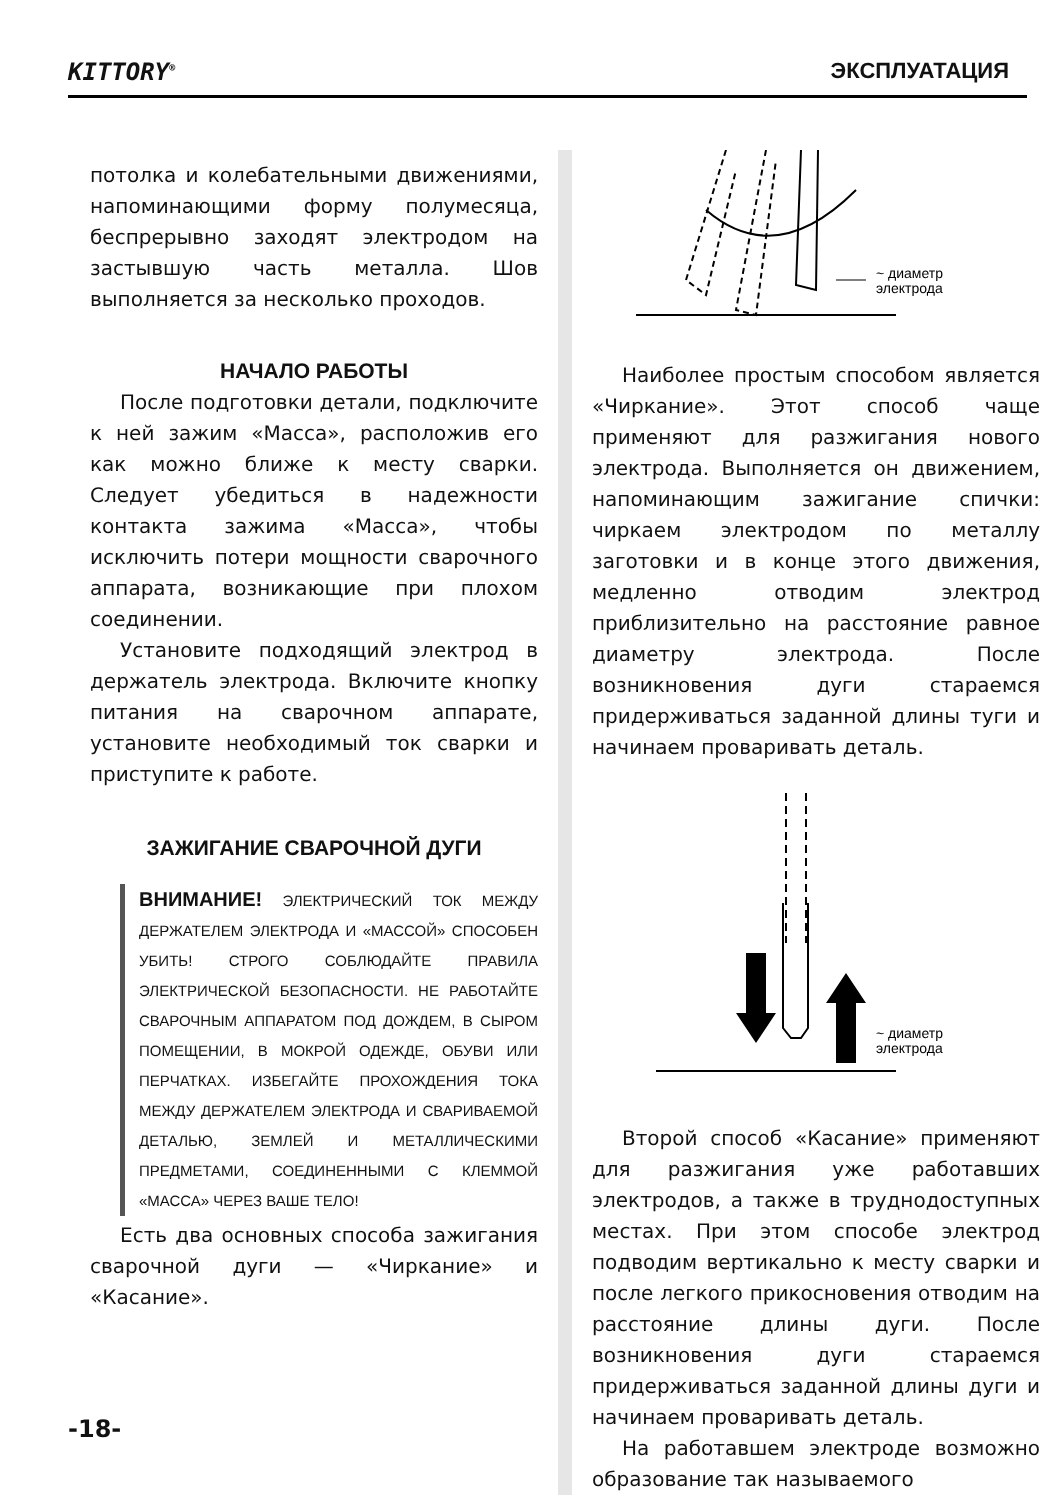KITTORY<sup>®</sup> ЭКСПЛУАТАЦИЯ
потолка и колебательными движениями, напоминающими форму полумесяца, беспрерывно заходят электродом на застывшую часть металла. Шов выполняется за несколько проходов.
НАЧАЛО РАБОТЫ
После подготовки детали, подключите к ней зажим «Масса», расположив его как можно ближе к месту сварки. Следует убедиться в надежности контакта зажима «Масса», чтобы исключить потери мощности сварочного аппарата, возникающие при плохом соединении.
Установите подходящий электрод в держатель электрода. Включите кнопку питания на сварочном аппарате, установите необходимый ток сварки и приступите к работе.
ЗАЖИГАНИЕ СВАРОЧНОЙ ДУГИ
ВНИМАНИЕ! ЭЛЕКТРИЧЕСКИЙ ТОК МЕЖДУ ДЕРЖАТЕЛЕМ ЭЛЕКТРОДА И «МАССОЙ» СПОСОБЕН УБИТЬ! СТРОГО СОБЛЮДАЙТЕ ПРАВИЛА ЭЛЕКТРИЧЕСКОЙ БЕЗОПАСНОСТИ. НЕ РАБОТАЙТЕ СВАРОЧНЫМ АППАРАТОМ ПОД ДОЖДЕМ, В СЫРОМ ПОМЕЩЕНИИ, В МОКРОЙ ОДЕЖДЕ, ОБУВИ ИЛИ ПЕРЧАТКАХ. ИЗБЕГАЙТЕ ПРОХОЖДЕНИЯ ТОКА МЕЖДУ ДЕРЖАТЕЛЕМ ЭЛЕКТРОДА И СВАРИВАЕМОЙ ДЕТАЛЬЮ, ЗЕМЛЕЙ И МЕТАЛЛИЧЕСКИМИ ПРЕДМЕТАМИ, СОЕДИНЕННЫМИ С КЛЕММОЙ «МАССА» ЧЕРЕЗ ВАШЕ ТЕЛО!
Есть два основных способа зажигания сварочной дуги — «Чиркание» и «Касание».
~ диаметр
электрода
Наиболее простым способом является «Чиркание». Этот способ чаще применяют для разжигания нового электрода. Выполняется он движением, напоминающим зажигание спички: чиркаем электродом по металлу заготовки и в конце этого движения, медленно отводим электрод приблизительно на расстояние равное диаметру электрода. После возникновения дуги стараемся придерживаться заданной длины туги и начинаем проваривать деталь.
~ диаметр
электрода
Второй способ «Касание» применяют для разжигания уже работавших электродов, а также в труднодоступных местах. При этом способе электрод подводим вертикально к месту сварки и после легкого прикосновения отводим на расстояние длины дуги. После возникновения дуги стараемся придерживаться заданной длины дуги и начинаем проваривать деталь.
На работавшем электроде возможно образование так называемого
-18-